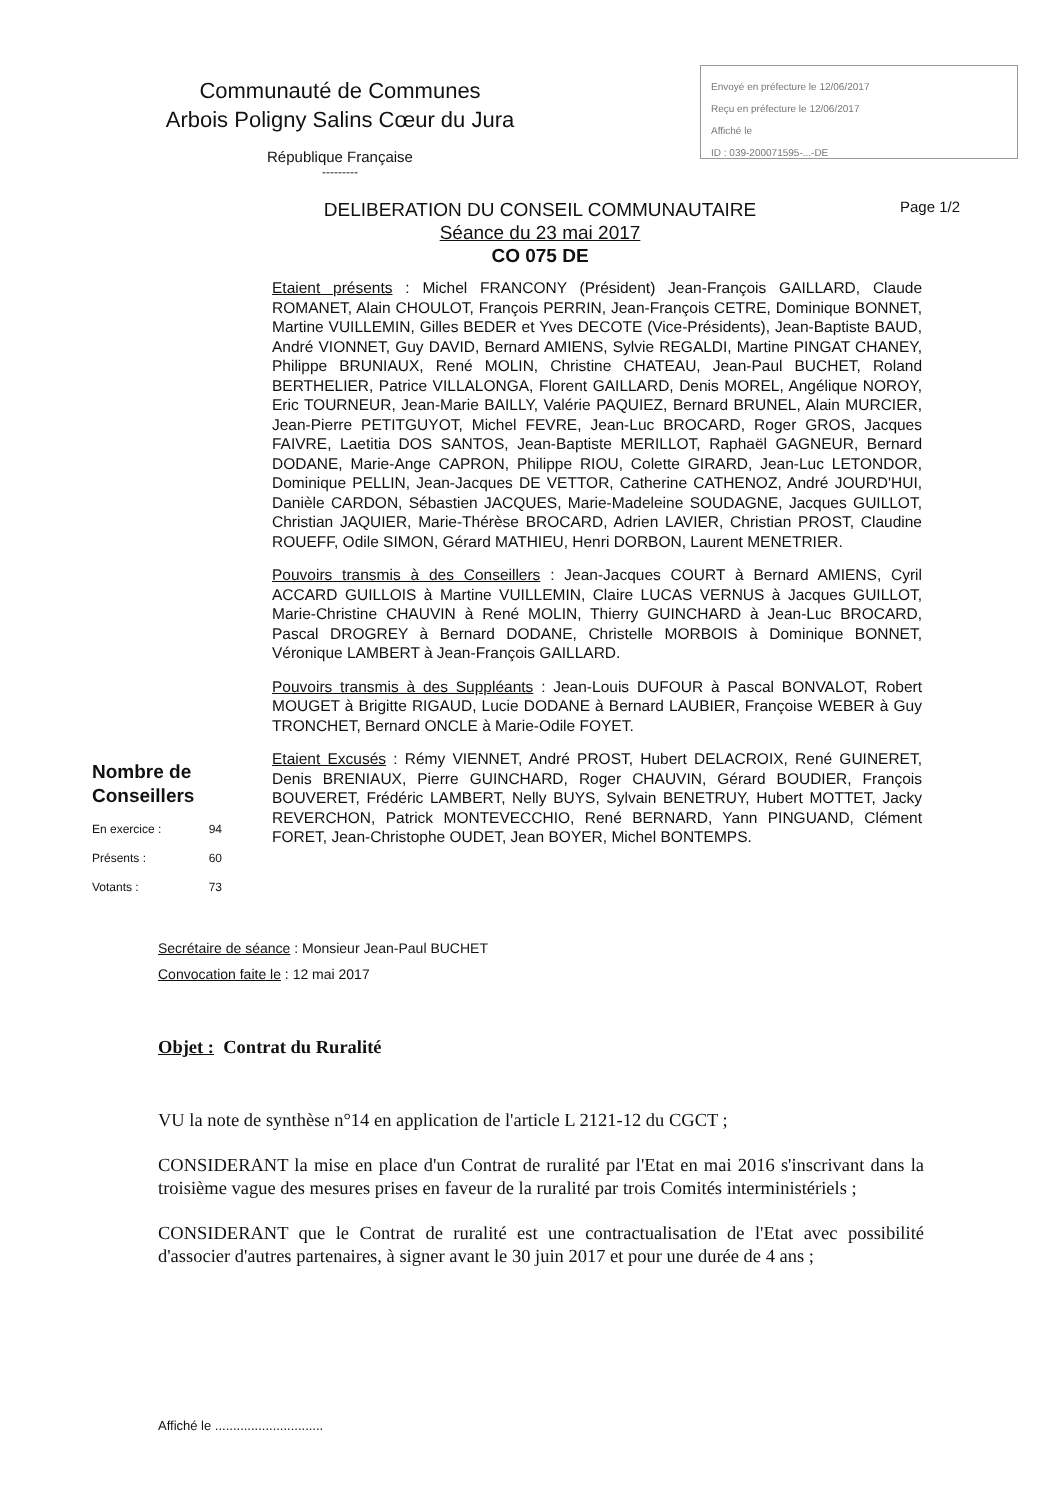Communauté de Communes
Arbois Poligny Salins Cœur du Jura
République Française
---------
Envoyé en préfecture le 12/06/2017
Reçu en préfecture le 12/06/2017
Affiché le
ID : 039-200071595-...-DE
DELIBERATION DU CONSEIL COMMUNAUTAIRE
Séance du 23 mai 2017
CO 075 DE
Page 1/2
Etaient présents : Michel FRANCONY (Président) Jean-François GAILLARD, Claude ROMANET, Alain CHOULOT, François PERRIN, Jean-François CETRE, Dominique BONNET, Martine VUILLEMIN, Gilles BEDER et Yves DECOTE (Vice-Présidents), Jean-Baptiste BAUD, André VIONNET, Guy DAVID, Bernard AMIENS, Sylvie REGALDI, Martine PINGAT CHANEY, Philippe BRUNIAUX, René MOLIN, Christine CHATEAU, Jean-Paul BUCHET, Roland BERTHELIER, Patrice VILLALONGA, Florent GAILLARD, Denis MOREL, Angélique NOROY, Eric TOURNEUR, Jean-Marie BAILLY, Valérie PAQUIEZ, Bernard BRUNEL, Alain MURCIER, Jean-Pierre PETITGUYOT, Michel FEVRE, Jean-Luc BROCARD, Roger GROS, Jacques FAIVRE, Laetitia DOS SANTOS, Jean-Baptiste MERILLOT, Raphaël GAGNEUR, Bernard DODANE, Marie-Ange CAPRON, Philippe RIOU, Colette GIRARD, Jean-Luc LETONDOR, Dominique PELLIN, Jean-Jacques DE VETTOR, Catherine CATHENOZ, André JOURD'HUI, Danièle CARDON, Sébastien JACQUES, Marie-Madeleine SOUDAGNE, Jacques GUILLOT, Christian JAQUIER, Marie-Thérèse BROCARD, Adrien LAVIER, Christian PROST, Claudine ROUEFF, Odile SIMON, Gérard MATHIEU, Henri DORBON, Laurent MENETRIER.
Pouvoirs transmis à des Conseillers : Jean-Jacques COURT à Bernard AMIENS, Cyril ACCARD GUILLOIS à Martine VUILLEMIN, Claire LUCAS VERNUS à Jacques GUILLOT, Marie-Christine CHAUVIN à René MOLIN, Thierry GUINCHARD à Jean-Luc BROCARD, Pascal DROGREY à Bernard DODANE, Christelle MORBOIS à Dominique BONNET, Véronique LAMBERT à Jean-François GAILLARD.
Pouvoirs transmis à des Suppléants : Jean-Louis DUFOUR à Pascal BONVALOT, Robert MOUGET à Brigitte RIGAUD, Lucie DODANE à Bernard LAUBIER, Françoise WEBER à Guy TRONCHET, Bernard ONCLE à Marie-Odile FOYET.
Etaient Excusés : Rémy VIENNET, André PROST, Hubert DELACROIX, René GUINERET, Denis BRENIAUX, Pierre GUINCHARD, Roger CHAUVIN, Gérard BOUDIER, François BOUVERET, Frédéric LAMBERT, Nelly BUYS, Sylvain BENETRUY, Hubert MOTTET, Jacky REVERCHON, Patrick MONTEVECCHIO, René BERNARD, Yann PINGUAND, Clément FORET, Jean-Christophe OUDET, Jean BOYER, Michel BONTEMPS.
Nombre de Conseillers
En exercice : 94
Présents : 60
Votants : 73
Secrétaire de séance : Monsieur Jean-Paul BUCHET
Convocation faite le : 12 mai 2017
Objet : Contrat du Ruralité
VU la note de synthèse n°14 en application de l'article L 2121-12 du CGCT ;
CONSIDERANT la mise en place d'un Contrat de ruralité par l'Etat en mai 2016 s'inscrivant dans la troisième vague des mesures prises en faveur de la ruralité par trois Comités interministériels ;
CONSIDERANT que le Contrat de ruralité est une contractualisation de l'Etat avec possibilité d'associer d'autres partenaires, à signer avant le 30 juin 2017 et pour une durée de 4 ans ;
Affiché le ..............................